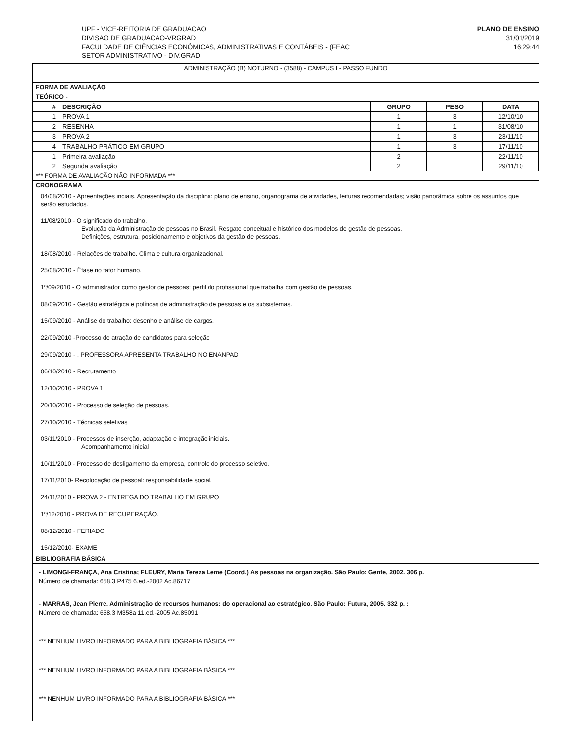UPF - VICE-REITORIA DE GRADUACAO
DIVISAO DE GRADUACAO-VRGRAD
FACULDADE DE CIÊNCIAS ECONÔMICAS, ADMINISTRATIVAS E CONTÁBEIS - (FEAC
SETOR ADMINISTRATIVO - DIV.GRAD
PLANO DE ENSINO
31/01/2019
16:29:44
ADMINISTRAÇÃO (B) NOTURNO - (3588) - CAMPUS I - PASSO FUNDO
FORMA DE AVALIAÇÃO
TEÓRICO -
| # | DESCRIÇÃO | GRUPO | PESO | DATA |
| --- | --- | --- | --- | --- |
| 1 | PROVA 1 | 1 | 3 | 12/10/10 |
| 2 | RESENHA | 1 | 1 | 31/08/10 |
| 3 | PROVA 2 | 1 | 3 | 23/11/10 |
| 4 | TRABALHO PRÁTICO EM GRUPO | 1 | 3 | 17/11/10 |
| 1 | Primeira avaliação | 2 | | 22/11/10 |
| 2 | Segunda avaliação | 2 | | 29/11/10 |
*** FORMA DE AVALIAÇÃO NÃO INFORMADA ***
CRONOGRAMA
04/08/2010 - Apreentações inciais. Apresentação da disciplina: plano de ensino, organograma de atividades, leituras recomendadas; visão panorâmica sobre os assuntos que serão estudados.
11/08/2010 - O significado do trabalho.
Evolução da Administração de pessoas no Brasil. Resgate conceitual e histórico dos modelos de gestão de pessoas.
Definições, estrutura, posicionamento e objetivos da gestão de pessoas.
18/08/2010 - Relações de trabalho. Clima e cultura organizacional.
25/08/2010 - Êfase no fator humano.
1º/09/2010 - O administrador como gestor de pessoas: perfil do profissional que trabalha com gestão de pessoas.
08/09/2010 - Gestão estratégica e políticas de administração de pessoas e os subsistemas.
15/09/2010 - Análise do trabalho: desenho e análise de cargos.
22/09/2010 -Processo de atração de candidatos para seleção
29/09/2010 - . PROFESSORA APRESENTA TRABALHO NO ENANPAD
06/10/2010 - Recrutamento
12/10/2010 - PROVA 1
20/10/2010 - Processo de seleção de pessoas.
27/10/2010 - Técnicas seletivas
03/11/2010 - Processos de inserção, adaptação e integração iniciais.
Acompanhamento inicial
10/11/2010 - Processo de desligamento da empresa, controle do processo seletivo.
17/11/2010- Recolocação de pessoal: responsabilidade social.
24/11/2010 - PROVA 2 - ENTREGA DO TRABALHO EM GRUPO
1º/12/2010 - PROVA DE RECUPERAÇÃO.
08/12/2010 - FERIADO
15/12/2010- EXAME
BIBLIOGRAFIA BÁSICA
- LIMONGI-FRANÇA, Ana Cristina; FLEURY, Maria Tereza Leme (Coord.) As pessoas na organização. São Paulo: Gente, 2002. 306 p.
Número de chamada: 658.3 P475 6.ed.-2002 Ac.86717
- MARRAS, Jean Pierre. Administração de recursos humanos: do operacional ao estratégico. São Paulo: Futura, 2005. 332 p. :
Número de chamada: 658.3 M358a 11.ed.-2005 Ac.85091
*** NENHUM LIVRO INFORMADO PARA A BIBLIOGRAFIA BÁSICA ***
*** NENHUM LIVRO INFORMADO PARA A BIBLIOGRAFIA BÁSICA ***
*** NENHUM LIVRO INFORMADO PARA A BIBLIOGRAFIA BÁSICA ***